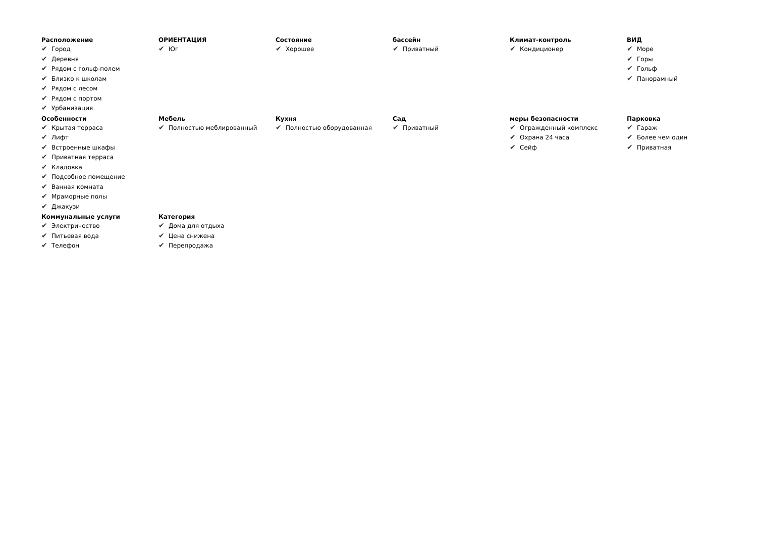Расположение
✔ Город
✔ Деревня
✔ Рядом с гольф-полем
✔ Близко к школам
✔ Рядом с лесом
✔ Рядом с портом
✔ Урбанизация
ОРИЕНТАЦИЯ
✔ Юг
Состояние
✔ Хорошее
бассейн
✔ Приватный
Климат-контроль
✔ Кондиционер
ВИД
✔ Море
✔ Горы
✔ Гольф
✔ Панорамный
Особенности
✔ Крытая терраса
✔ Лифт
✔ Встроенные шкафы
✔ Приватная терраса
✔ Кладовка
✔ Подсобное помещение
✔ Ванная комната
✔ Мраморные полы
✔ Джакузи
Мебель
✔ Полностью меблированный
Кухня
✔ Полностью оборудованная
Сад
✔ Приватный
меры безопасности
✔ Огражденный комплекс
✔ Охрана 24 часа
✔ Сейф
Парковка
✔ Гараж
✔ Более чем один
✔ Приватная
Коммунальные услуги
✔ Электричество
✔ Питьевая вода
✔ Телефон
Категория
✔ Дома для отдыха
✔ Цена снижена
✔ Перепродажа